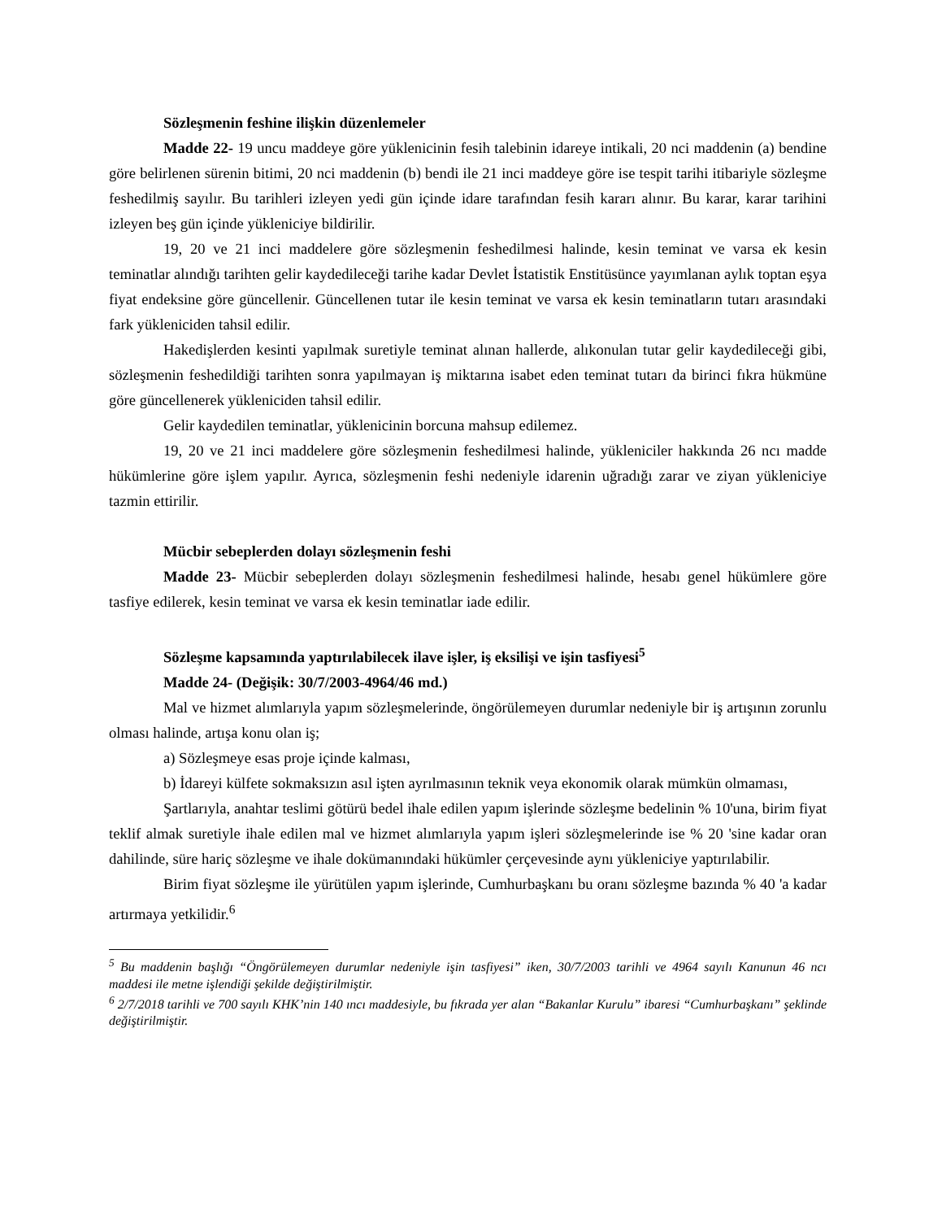Sözleşmenin feshine ilişkin düzenlemeler
Madde 22- 19 uncu maddeye göre yüklenicinin fesih talebinin idareye intikali, 20 nci maddenin (a) bendine göre belirlenen sürenin bitimi, 20 nci maddenin (b) bendi ile 21 inci maddeye göre ise tespit tarihi itibariyle sözleşme feshedilmiş sayılır. Bu tarihleri izleyen yedi gün içinde idare tarafından fesih kararı alınır. Bu karar, karar tarihini izleyen beş gün içinde yükleniciye bildirilir.
19, 20 ve 21 inci maddelere göre sözleşmenin feshedilmesi halinde, kesin teminat ve varsa ek kesin teminatlar alındığı tarihten gelir kaydedileceği tarihe kadar Devlet İstatistik Enstitüsünce yayımlanan aylık toptan eşya fiyat endeksine göre güncellenir. Güncellenen tutar ile kesin teminat ve varsa ek kesin teminatların tutarı arasındaki fark yükleniciden tahsil edilir.
Hakedişlerden kesinti yapılmak suretiyle teminat alınan hallerde, alıkonulan tutar gelir kaydedileceği gibi, sözleşmenin feshedildiği tarihten sonra yapılmayan iş miktarına isabet eden teminat tutarı da birinci fıkra hükmüne göre güncellenerek yükleniciden tahsil edilir.
Gelir kaydedilen teminatlar, yüklenicinin borcuna mahsup edilemez.
19, 20 ve 21 inci maddelere göre sözleşmenin feshedilmesi halinde, yükleniciler hakkında 26 ncı madde hükümlerine göre işlem yapılır. Ayrıca, sözleşmenin feshi nedeniyle idarenin uğradığı zarar ve ziyan yükleniciye tazmin ettirilir.
Mücbir sebeplerden dolayı sözleşmenin feshi
Madde 23- Mücbir sebeplerden dolayı sözleşmenin feshedilmesi halinde, hesabı genel hükümlere göre tasfiye edilerek, kesin teminat ve varsa ek kesin teminatlar iade edilir.
Sözleşme kapsamında yaptırılabilecek ilave işler, iş eksilişi ve işin tasfiyesi<sup>5</sup>
Madde 24- (Değişik: 30/7/2003-4964/46 md.)
Mal ve hizmet alımlarıyla yapım sözleşmelerinde, öngörülemeyen durumlar nedeniyle bir iş artışının zorunlu olması halinde, artışa konu olan iş;
a) Sözleşmeye esas proje içinde kalması,
b) İdareyi külfete sokmaksızın asıl işten ayrılmasının teknik veya ekonomik olarak mümkün olmaması,
Şartlarıyla, anahtar teslimi götürü bedel ihale edilen yapım işlerinde sözleşme bedelinin % 10'una, birim fiyat teklif almak suretiyle ihale edilen mal ve hizmet alımlarıyla yapım işleri sözleşmelerinde ise % 20 'sine kadar oran dahilinde, süre hariç sözleşme ve ihale dokümanındaki hükümler çerçevesinde aynı yükleniciye yaptırılabilir.
Birim fiyat sözleşme ile yürütülen yapım işlerinde, Cumhurbaşkanı bu oranı sözleşme bazında % 40 'a kadar artırmaya yetkilidir.<sup>6</sup>
<sup>5</sup> Bu maddenin başlığı “Öngörülemeyen durumlar nedeniyle işin tasfiyesi” iken, 30/7/2003 tarihli ve 4964 sayılı Kanunun 46 ncı maddesi ile metne işlendiği şekilde değiştirilmiştir.
<sup>6</sup> 2/7/2018 tarihli ve 700 sayılı KHK’nin 140 ıncı maddesiyle, bu fıkrada yer alan “Bakanlar Kurulu” ibaresi “Cumhurbaşkanı” şeklinde değiştirilmiştir.